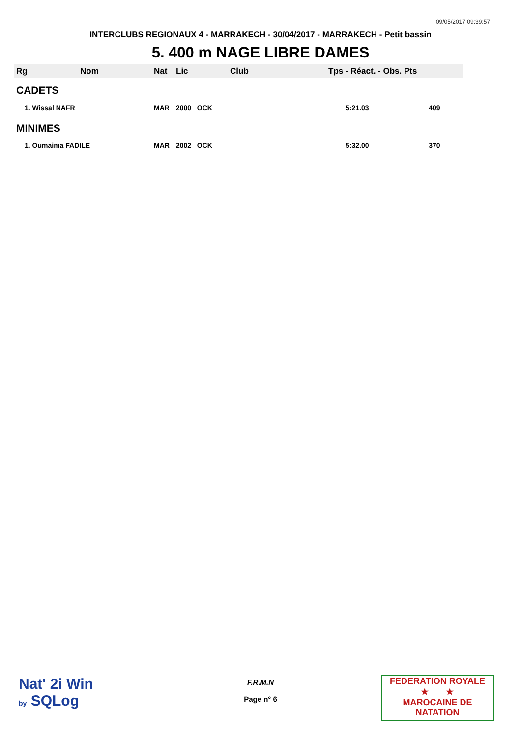09/05/2017 09:39:57
INTERCLUBS REGIONAUX 4 - MARRAKECH - 30/04/2017 - MARRAKECH - Petit bassin
5. 400 m NAGE LIBRE DAMES
| Rg | Nom | Nat | Lic | Club | Tps - Réact. - Obs. Pts | |
| --- | --- | --- | --- | --- | --- | --- |
| CADETS | | | | | | |
| 1. Wissal NAFR | | MAR | 2000 OCK | | 5:21.03 | 409 |
| MINIMES | | | | | | |
| 1. Oumaima FADILE | | MAR | 2002 OCK | | 5:32.00 | 370 |
Nat' 2i Win
by SQLog
F.R.M.N
Page n° 6
FEDERATION ROYALE
★ ★
MAROCAINE DE NATATION